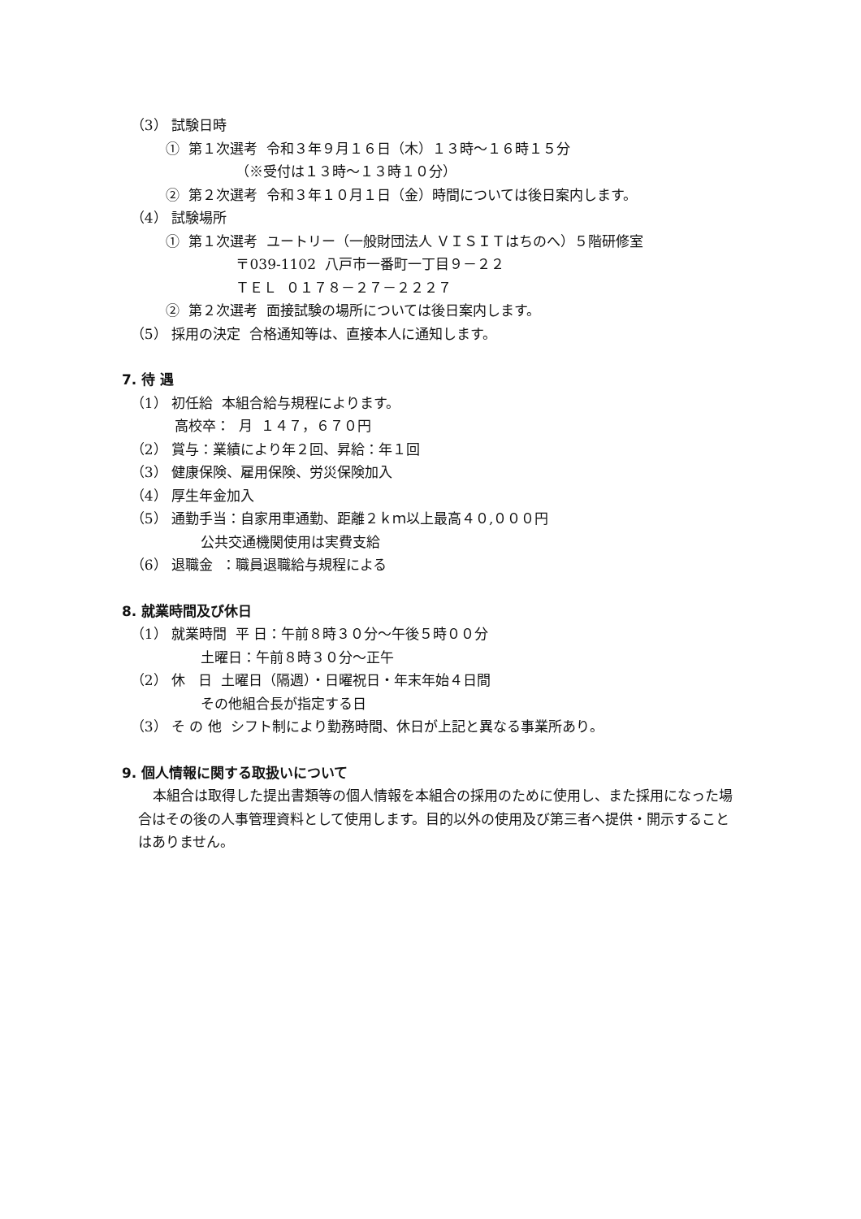（3） 試験日時
① 第１次選考 令和３年９月１６日（木）１３時～１６時１５分
（※受付は１３時～１３時１０分）
② 第２次選考 令和３年１０月１日（金）時間については後日案内します。
（4） 試験場所
① 第１次選考 ユートリー（一般財団法人 ＶＩＳＩＴはちのへ）５階研修室
〒039-1102 八戸市一番町一丁目９－２２
ＴＥＬ ０１７８－２７－２２２７
② 第２次選考 面接試験の場所については後日案内します。
（5） 採用の決定 合格通知等は、直接本人に通知します。
7. 待 遇
（1） 初任給 本組合給与規程によります。
高校卒： 月 １４７，６７０円
（2） 賞与：業績により年２回、昇給：年１回
（3） 健康保険、雇用保険、労災保険加入
（4） 厚生年金加入
（5） 通勤手当：自家用車通勤、距離２ｋｍ以上最高４０,０００円
公共交通機関使用は実費支給
（6） 退職金 ：職員退職給与規程による
8. 就業時間及び休日
（1） 就業時間 平 日：午前８時３０分～午後５時００分
土曜日：午前８時３０分～正午
（2） 休 日 土曜日（隔週）・日曜祝日・年末年始４日間
その他組合長が指定する日
（3） そ の 他 シフト制により勤務時間、休日が上記と異なる事業所あり。
9. 個人情報に関する取扱いについて
本組合は取得した提出書類等の個人情報を本組合の採用のために使用し、また採用になった場合はその後の人事管理資料として使用します。目的以外の使用及び第三者へ提供・開示することはありません。